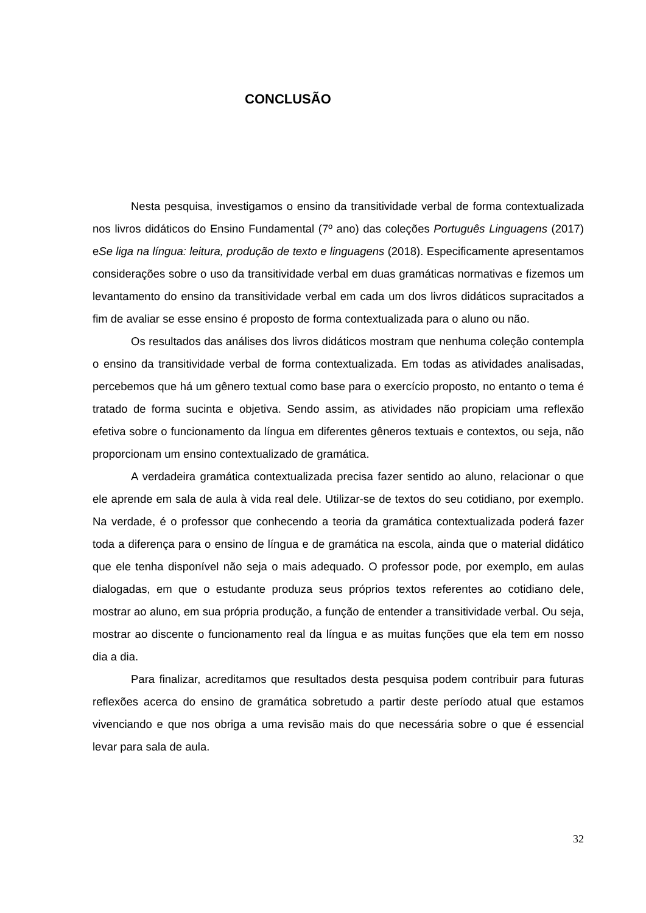CONCLUSÃO
Nesta pesquisa, investigamos o ensino da transitividade verbal de forma contextualizada nos livros didáticos do Ensino Fundamental (7º ano) das coleções Português Linguagens (2017) eSe liga na língua: leitura, produção de texto e linguagens (2018). Especificamente apresentamos considerações sobre o uso da transitividade verbal em duas gramáticas normativas e fizemos um levantamento do ensino da transitividade verbal em cada um dos livros didáticos supracitados a fim de avaliar se esse ensino é proposto de forma contextualizada para o aluno ou não.
Os resultados das análises dos livros didáticos mostram que nenhuma coleção contempla o ensino da transitividade verbal de forma contextualizada. Em todas as atividades analisadas, percebemos que há um gênero textual como base para o exercício proposto, no entanto o tema é tratado de forma sucinta e objetiva. Sendo assim, as atividades não propiciam uma reflexão efetiva sobre o funcionamento da língua em diferentes gêneros textuais e contextos, ou seja, não proporcionam um ensino contextualizado de gramática.
A verdadeira gramática contextualizada precisa fazer sentido ao aluno, relacionar o que ele aprende em sala de aula à vida real dele. Utilizar-se de textos do seu cotidiano, por exemplo. Na verdade, é o professor que conhecendo a teoria da gramática contextualizada poderá fazer toda a diferença para o ensino de língua e de gramática na escola, ainda que o material didático que ele tenha disponível não seja o mais adequado. O professor pode, por exemplo, em aulas dialogadas, em que o estudante produza seus próprios textos referentes ao cotidiano dele, mostrar ao aluno, em sua própria produção, a função de entender a transitividade verbal. Ou seja, mostrar ao discente o funcionamento real da língua e as muitas funções que ela tem em nosso dia a dia.
Para finalizar, acreditamos que resultados desta pesquisa podem contribuir para futuras reflexões acerca do ensino de gramática sobretudo a partir deste período atual que estamos vivenciando e que nos obriga a uma revisão mais do que necessária sobre o que é essencial levar para sala de aula.
32